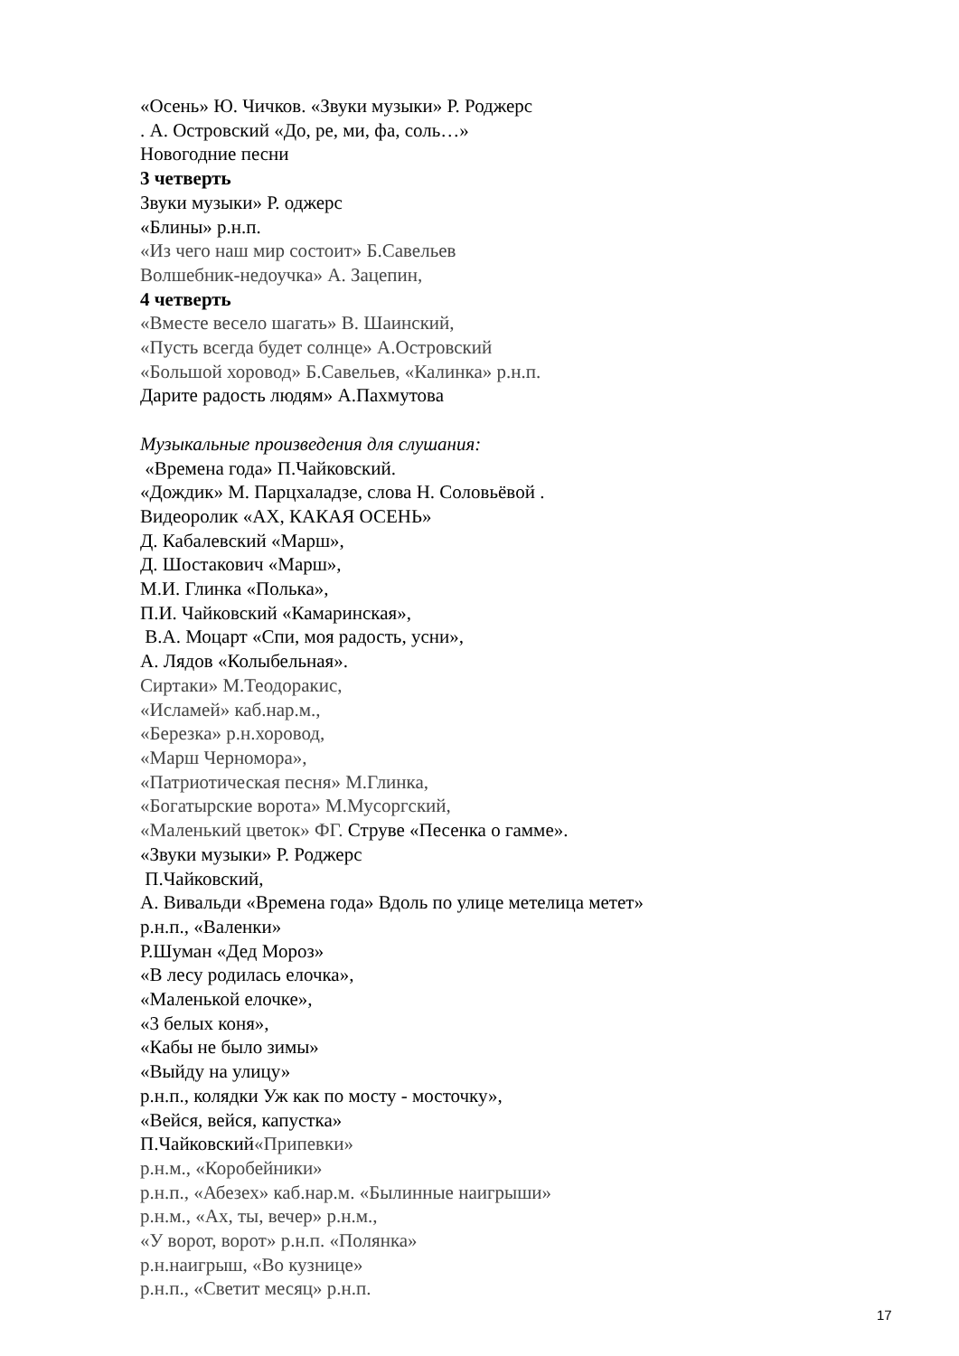«Осень» Ю. Чичков. «Звуки музыки» Р. Роджерс
. А. Островский «До, ре, ми, фа, соль…»
Новогодние песни
3 четверть
Звуки музыки» Р. оджерс
«Блины» р.н.п.
«Из чего наш мир состоит» Б.Савельев
Волшебник-недоучка» А. Зацепин,
4 четверть
«Вместе весело шагать» В. Шаинский,
«Пусть всегда будет солнце» А.Островский
«Большой хоровод» Б.Савельев, «Калинка» р.н.п.
Дарите радость людям» А.Пахмутова
Музыкальные произведения для слушания:
«Времена года» П.Чайковский.
«Дождик» М. Парцхаладзе, слова Н. Соловьёвой .
Видеоролик «АХ, КАКАЯ ОСЕНЬ»
Д. Кабалевский «Марш»,
Д. Шостакович «Марш»,
М.И. Глинка «Полька»,
П.И. Чайковский «Камаринская»,
В.А. Моцарт «Спи, моя радость, усни»,
А. Лядов «Колыбельная».
Сиртаки» М.Теодоракис,
«Исламей» каб.нар.м.,
«Березка» р.н.хоровод,
«Марш Черномора»,
«Патриотическая песня» М.Глинка,
«Богатырские ворота» М.Мусоргский,
«Маленький цветок» ФГ. Струве «Песенка о гамме».
«Звуки музыки» Р. Роджерс
П.Чайковский,
А. Вивальди «Времена года» Вдоль по улице метелица метет»
р.н.п., «Валенки»
Р.Шуман «Дед Мороз»
«В лесу родилась елочка»,
«Маленькой елочке»,
«3 белых коня»,
«Кабы не было зимы»
«Выйду на улицу»
р.н.п., колядки Уж как по мосту - мосточку»,
«Вейся, вейся, капустка»
П.Чайковский«Припевки»
р.н.м., «Коробейники»
р.н.п., «Абезех» каб.нар.м. «Былинные наигрыши»
р.н.м., «Ах, ты, вечер» р.н.м.,
«У ворот, ворот» р.н.п. «Полянка»
р.н.наигрыш, «Во кузнице»
р.н.п., «Светит месяц» р.н.п.
17